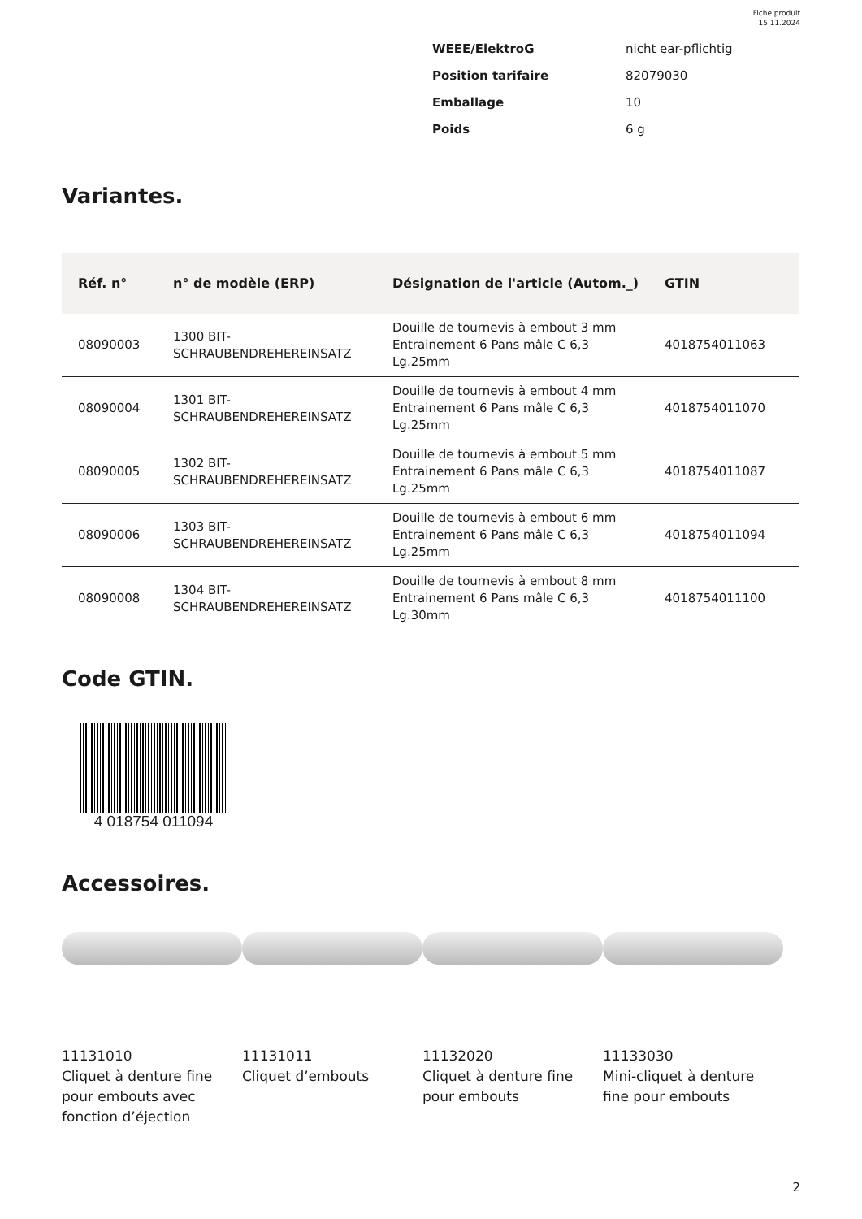Fiche produit
15.11.2024
| WEEE/ElektroG | nicht ear-pflichtig |
| Position tarifaire | 82079030 |
| Emballage | 10 |
| Poids | 6 g |
Variantes.
| Réf. n° | n° de modèle (ERP) | Désignation de l'article (Autom._) | GTIN |
| --- | --- | --- | --- |
| 08090003 | 1300 BIT- SCHRAUBENDREHEREINSATZ | Douille de tournevis à embout 3 mm Entrainement 6 Pans mâle C 6,3 Lg.25mm | 4018754011063 |
| 08090004 | 1301 BIT- SCHRAUBENDREHEREINSATZ | Douille de tournevis à embout 4 mm Entrainement 6 Pans mâle C 6,3 Lg.25mm | 4018754011070 |
| 08090005 | 1302 BIT- SCHRAUBENDREHEREINSATZ | Douille de tournevis à embout 5 mm Entrainement 6 Pans mâle C 6,3 Lg.25mm | 4018754011087 |
| 08090006 | 1303 BIT- SCHRAUBENDREHEREINSATZ | Douille de tournevis à embout 6 mm Entrainement 6 Pans mâle C 6,3 Lg.25mm | 4018754011094 |
| 08090008 | 1304 BIT- SCHRAUBENDREHEREINSATZ | Douille de tournevis à embout 8 mm Entrainement 6 Pans mâle C 6,3 Lg.30mm | 4018754011100 |
Code GTIN.
4 018754 011094
Accessoires.
11131010
Cliquet à denture fine pour embouts avec fonction d’éjection
11131011
Cliquet d’embouts
11132020
Cliquet à denture fine pour embouts
11133030
Mini-cliquet à denture fine pour embouts
2